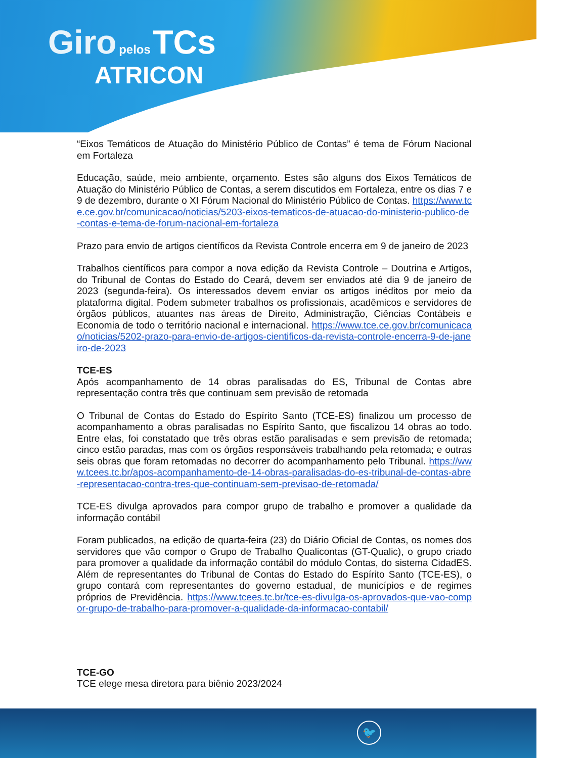Giro pelos TCs
ATRICON
“Eixos Temáticos de Atuação do Ministério Público de Contas” é tema de Fórum Nacional em Fortaleza
Educação, saúde, meio ambiente, orçamento. Estes são alguns dos Eixos Temáticos de Atuação do Ministério Público de Contas, a serem discutidos em Fortaleza, entre os dias 7 e 9 de dezembro, durante o XI Fórum Nacional do Ministério Público de Contas. https://www.tce.ce.gov.br/comunicacao/noticias/5203-eixos-tematicos-de-atuacao-do-ministerio-publico-de-contas-e-tema-de-forum-nacional-em-fortaleza
Prazo para envio de artigos científicos da Revista Controle encerra em 9 de janeiro de 2023
Trabalhos científicos para compor a nova edição da Revista Controle – Doutrina e Artigos, do Tribunal de Contas do Estado do Ceará, devem ser enviados até dia 9 de janeiro de 2023 (segunda-feira). Os interessados devem enviar os artigos inéditos por meio da plataforma digital. Podem submeter trabalhos os profissionais, acadêmicos e servidores de órgãos públicos, atuantes nas áreas de Direito, Administração, Ciências Contábeis e Economia de todo o território nacional e internacional. https://www.tce.ce.gov.br/comunicacao/noticias/5202-prazo-para-envio-de-artigos-cientificos-da-revista-controle-encerra-9-de-janeiro-de-2023
TCE-ES
Após acompanhamento de 14 obras paralisadas do ES, Tribunal de Contas abre representação contra três que continuam sem previsão de retomada
O Tribunal de Contas do Estado do Espírito Santo (TCE-ES) finalizou um processo de acompanhamento a obras paralisadas no Espírito Santo, que fiscalizou 14 obras ao todo. Entre elas, foi constatado que três obras estão paralisadas e sem previsão de retomada; cinco estão paradas, mas com os órgãos responsáveis trabalhando pela retomada; e outras seis obras que foram retomadas no decorrer do acompanhamento pelo Tribunal. https://www.tcees.tc.br/apos-acompanhamento-de-14-obras-paralisadas-do-es-tribunal-de-contas-abre-representacao-contra-tres-que-continuam-sem-previsao-de-retomada/
TCE-ES divulga aprovados para compor grupo de trabalho e promover a qualidade da informação contábil
Foram publicados, na edição de quarta-feira (23) do Diário Oficial de Contas, os nomes dos servidores que vão compor o Grupo de Trabalho Qualicontas (GT-Qualic), o grupo criado para promover a qualidade da informação contábil do módulo Contas, do sistema CidadES. Além de representantes do Tribunal de Contas do Estado do Espírito Santo (TCE-ES), o grupo contará com representantes do governo estadual, de municípios e de regimes próprios de Previdência. https://www.tcees.tc.br/tce-es-divulga-os-aprovados-que-vao-compor-grupo-de-trabalho-para-promover-a-qualidade-da-informacao-contabil/
TCE-GO
TCE elege mesa diretora para biênio 2023/2024
🐦